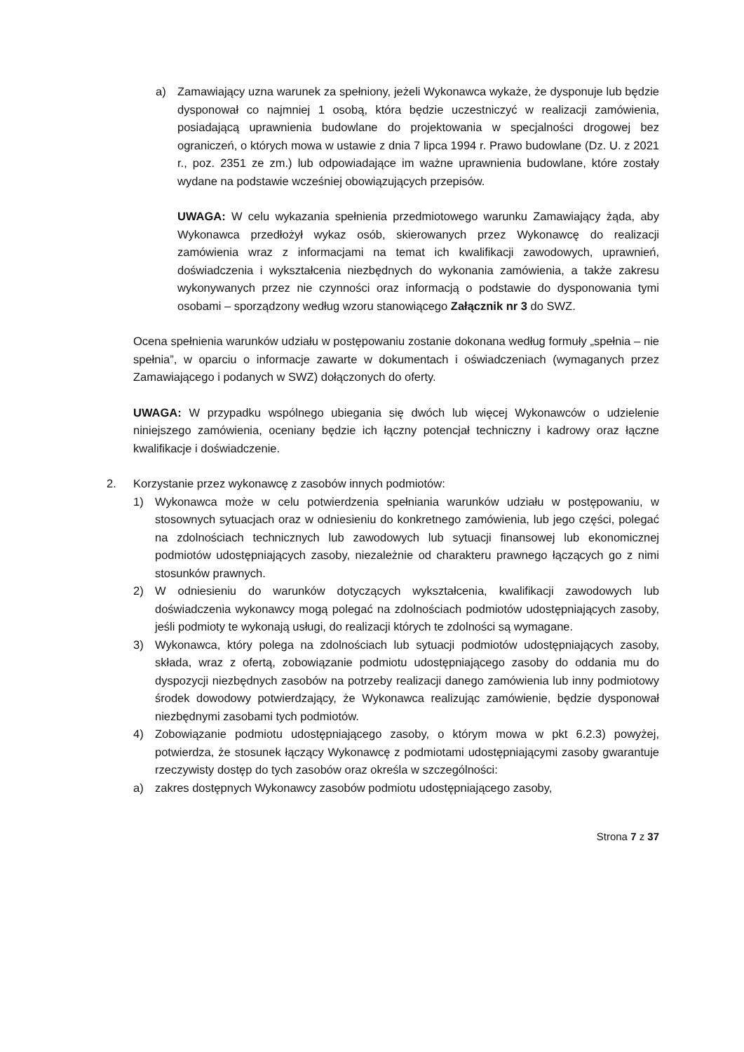a) Zamawiający uzna warunek za spełniony, jeżeli Wykonawca wykaże, że dysponuje lub będzie dysponował co najmniej 1 osobą, która będzie uczestniczyć w realizacji zamówienia, posiadającą uprawnienia budowlane do projektowania w specjalności drogowej bez ograniczeń, o których mowa w ustawie z dnia 7 lipca 1994 r. Prawo budowlane (Dz. U. z 2021 r., poz. 2351 ze zm.) lub odpowiadające im ważne uprawnienia budowlane, które zostały wydane na podstawie wcześniej obowiązujących przepisów.
UWAGA: W celu wykazania spełnienia przedmiotowego warunku Zamawiający żąda, aby Wykonawca przedłożył wykaz osób, skierowanych przez Wykonawcę do realizacji zamówienia wraz z informacjami na temat ich kwalifikacji zawodowych, uprawnień, doświadczenia i wykształcenia niezbędnych do wykonania zamówienia, a także zakresu wykonywanych przez nie czynności oraz informacją o podstawie do dysponowania tymi osobami – sporządzony według wzoru stanowiącego Załącznik nr 3 do SWZ.
Ocena spełnienia warunków udziału w postępowaniu zostanie dokonana według formuły „spełnia – nie spełnia”, w oparciu o informacje zawarte w dokumentach i oświadczeniach (wymaganych przez Zamawiającego i podanych w SWZ) dołączonych do oferty.
UWAGA: W przypadku wspólnego ubiegania się dwóch lub więcej Wykonawców o udzielenie niniejszego zamówienia, oceniany będzie ich łączny potencjał techniczny i kadrowy oraz łączne kwalifikacje i doświadczenie.
2. Korzystanie przez wykonawcę z zasobów innych podmiotów:
1) Wykonawca może w celu potwierdzenia spełniania warunków udziału w postępowaniu, w stosownych sytuacjach oraz w odniesieniu do konkretnego zamówienia, lub jego części, polegać na zdolnościach technicznych lub zawodowych lub sytuacji finansowej lub ekonomicznej podmiotów udostępniających zasoby, niezależnie od charakteru prawnego łączących go z nimi stosunków prawnych.
2) W odniesieniu do warunków dotyczących wykształcenia, kwalifikacji zawodowych lub doświadczenia wykonawcy mogą polegać na zdolnościach podmiotów udostępniających zasoby, jeśli podmioty te wykonają usługi, do realizacji których te zdolności są wymagane.
3) Wykonawca, który polega na zdolnościach lub sytuacji podmiotów udostępniających zasoby, składa, wraz z ofertą, zobowiązanie podmiotu udostępniającego zasoby do oddania mu do dyspozycji niezbędnych zasobów na potrzeby realizacji danego zamówienia lub inny podmiotowy środek dowodowy potwierdzający, że Wykonawca realizując zamówienie, będzie dysponował niezbędnymi zasobami tych podmiotów.
4) Zobowiązanie podmiotu udostępniającego zasoby, o którym mowa w pkt 6.2.3) powyżej, potwierdza, że stosunek łączący Wykonawcę z podmiotami udostępniającymi zasoby gwarantuje rzeczywisty dostęp do tych zasobów oraz określa w szczególności:
a) zakres dostępnych Wykonawcy zasobów podmiotu udostępniającego zasoby,
Strona 7 z 37